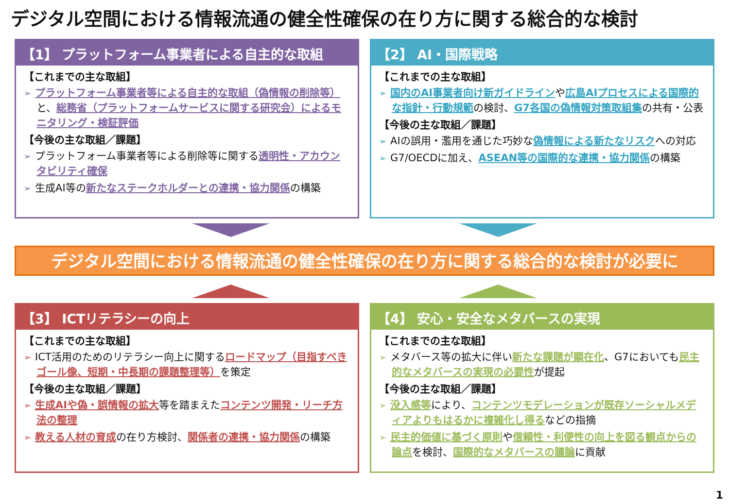デジタル空間における情報流通の健全性確保の在り方に関する総合的な検討
【1】 プラットフォーム事業者による自主的な取組
【これまでの主な取組】
➢ プラットフォーム事業者等による自主的な取組（偽情報の削除等）と、総務省（プラットフォームサービスに関する研究会）によるモニタリング・検証評価
【今後の主な取組／課題】
➢ プラットフォーム事業者等による削除等に関する透明性・アカウンタビリティ確保
➢ 生成AI等の新たなステークホルダーとの連携・協力関係の構築
【2】 AI・国際戦略
【これまでの主な取組】
➢ 国内のAI事業者向け新ガイドラインや広島AIプロセスによる国際的な指針・行動規範の検討、G7各国の偽情報対策取組集の共有・公表
【今後の主な取組／課題】
➢ AIの誤用・濫用を通じた巧妙な偽情報による新たなリスクへの対応
➢ G7/OECDに加え、ASEAN等の国際的な連携・協力関係の構築
デジタル空間における情報流通の健全性確保の在り方に関する総合的な検討が必要に
【3】 ICTリテラシーの向上
【これまでの主な取組】
➢ ICT活用のためのリテラシー向上に関するロードマップ（目指すべきゴール像、短期・中長期の課題整理等）を策定
【今後の主な取組／課題】
➢ 生成AIや偽・誤情報の拡大等を踏まえたコンテンツ開発・リーチ方法の整理
➢ 教える人材の育成の在り方検討、関係者の連携・協力関係の構築
【4】 安心・安全なメタバースの実現
【これまでの主な取組】
➢ メタバース等の拡大に伴い新たな課題が顕在化、G7においても民主的なメタバースの実現の必要性が提起
【今後の主な取組／課題】
➢ 没入感等により、コンテンツモデレーションが既存ソーシャルメディアよりもはるかに複雑化し得るなどの指摘
➢ 民主的価値に基づく原則や信頼性・利便性の向上を図る観点からの論点を検討、国際的なメタバースの議論に貢献
1